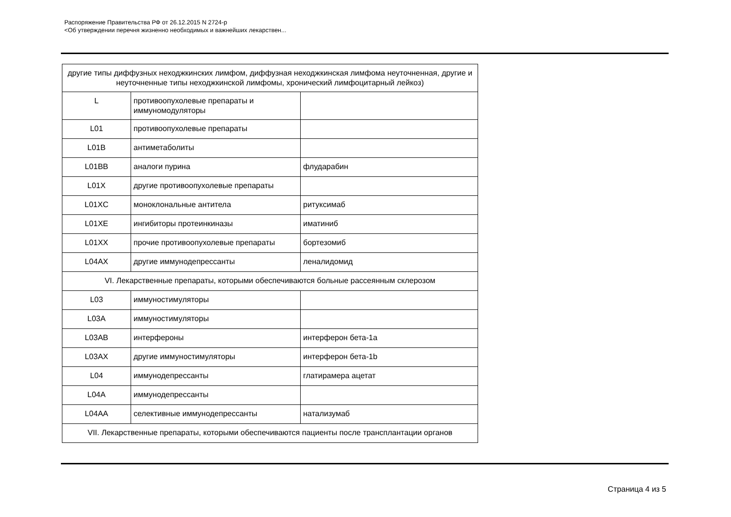Распоряжение Правительства РФ от 26.12.2015 N 2724-р
<Об утверждении перечня жизненно необходимых и важнейших лекарствен...
| другие типы диффузных неходжкинских лимфом, диффузная неходжкинская лимфома неуточненная, другие и неуточненные типы неходжкинской лимфомы, хронический лимфоцитарный лейкоз) | | |
| L | противоопухолевые препараты и иммуномодуляторы | |
| L01 | противоопухолевые препараты | |
| L01B | антиметаболиты | |
| L01BB | аналоги пурина | флударабин |
| L01X | другие противоопухолевые препараты | |
| L01XC | моноклональные антитела | ритуксимаб |
| L01XE | ингибиторы протеинкиназы | иматиниб |
| L01XX | прочие противоопухолевые препараты | бортезомиб |
| L04AX | другие иммунодепрессанты | леналидомид |
| VI. Лекарственные препараты, которыми обеспечиваются больные рассеянным склерозом | | |
| L03 | иммуностимуляторы | |
| L03A | иммуностимуляторы | |
| L03AB | интерфероны | интерферон бета-1a |
| L03AX | другие иммуностимуляторы | интерферон бета-1b |
| L04 | иммунодепрессанты | глатирамера ацетат |
| L04A | иммунодепрессанты | |
| L04AA | селективные иммунодепрессанты | натализумаб |
| VII. Лекарственные препараты, которыми обеспечиваются пациенты после трансплантации органов | | |
Страница 4 из 5